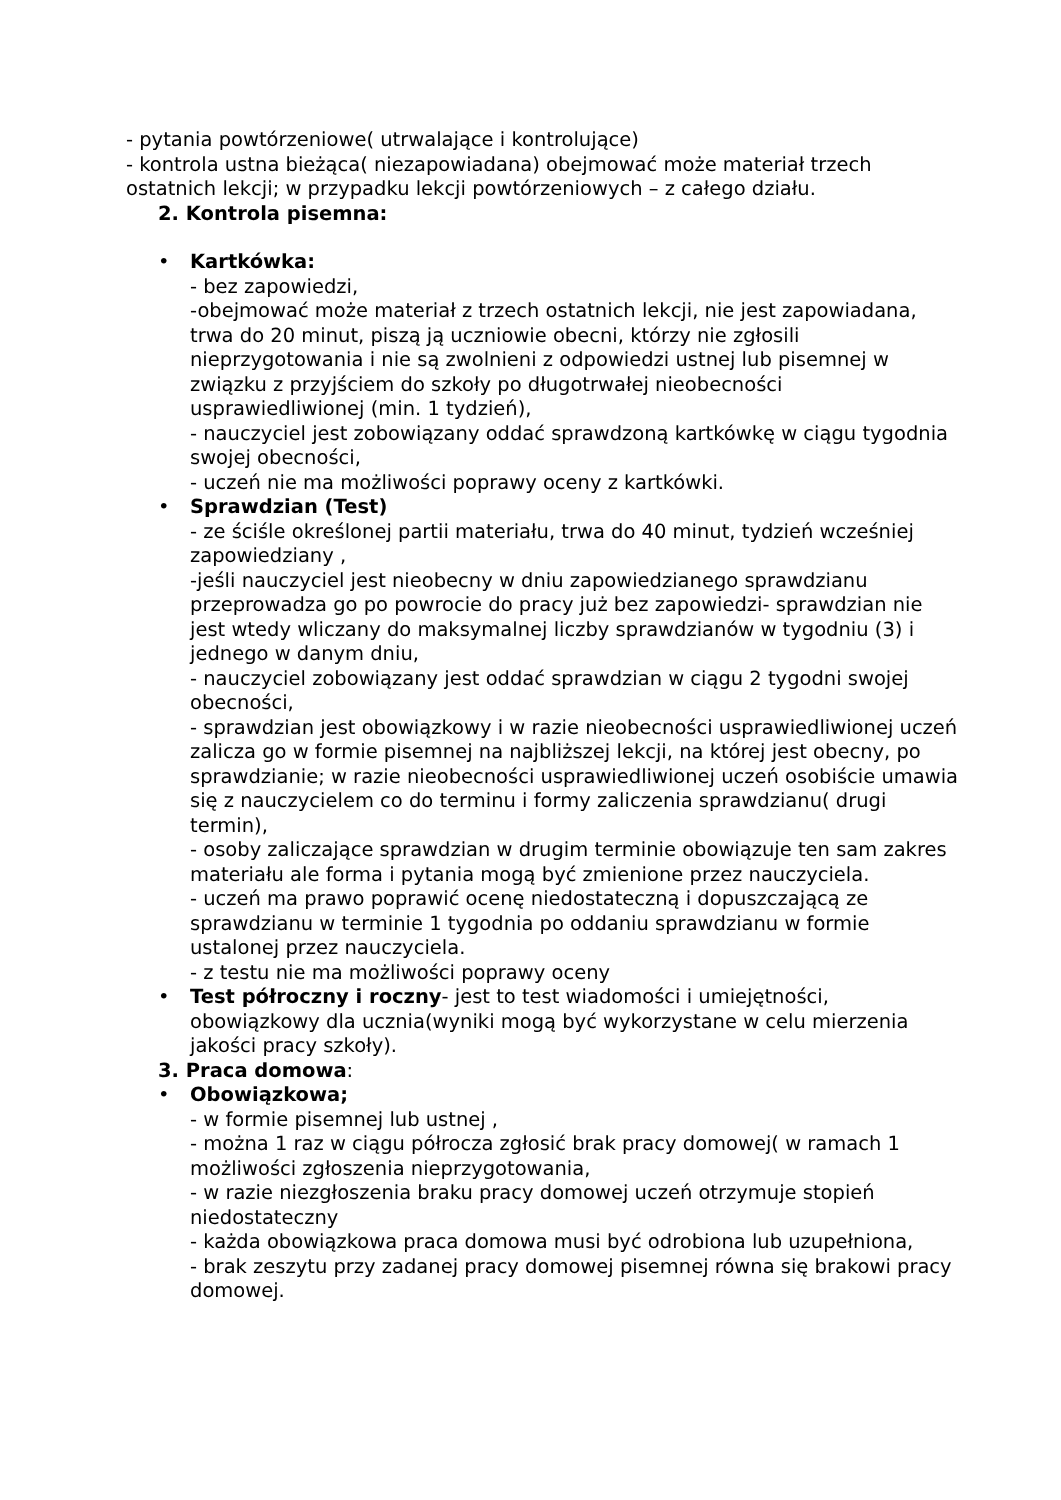- pytania powtórzeniowe( utrwalające i kontrolujące)
- kontrola ustna bieżąca( niezapowiadana) obejmować może materiał trzech ostatnich lekcji; w przypadku lekcji powtórzeniowych – z całego działu.
2. Kontrola pisemna:
• Kartkówka:
- bez zapowiedzi,
-obejmować może materiał z trzech ostatnich lekcji, nie jest zapowiadana, trwa do 20 minut, piszą ją uczniowie obecni, którzy nie zgłosili nieprzygotowania i nie są zwolnieni z odpowiedzi ustnej lub pisemnej w związku z przyjściem do szkoły po długotrwałej nieobecności usprawiedliwionej (min. 1 tydzień),
- nauczyciel jest zobowiązany oddać sprawdzoną kartkówkę w ciągu tygodnia swojej obecności,
- uczeń nie ma możliwości poprawy oceny z kartkówki.
• Sprawdzian (Test)
- ze ściśle określonej partii materiału, trwa do 40 minut, tydzień wcześniej zapowiedziany ,
-jeśli nauczyciel jest nieobecny w dniu zapowiedzianego sprawdzianu przeprowadza go po powrocie do pracy już bez zapowiedzi- sprawdzian nie jest wtedy wliczany do maksymalnej liczby sprawdzianów w tygodniu (3) i jednego w danym dniu,
- nauczyciel zobowiązany jest oddać sprawdzian w ciągu 2 tygodni swojej obecności,
- sprawdzian jest obowiązkowy i w razie nieobecności usprawiedliwionej uczeń zalicza go w formie pisemnej na najbliższej lekcji, na której jest obecny, po sprawdzianie; w razie nieobecności usprawiedliwionej uczeń osobiście umawia się z nauczycielem co do terminu i formy zaliczenia sprawdzianu( drugi termin),
- osoby zaliczające sprawdzian w drugim terminie obowiązuje ten sam zakres materiału ale forma i pytania mogą być zmienione przez nauczyciela.
- uczeń ma prawo poprawić ocenę niedostateczną i dopuszczającą ze sprawdzianu w terminie 1 tygodnia po oddaniu sprawdzianu w formie ustalonej przez nauczyciela.
- z testu nie ma możliwości poprawy oceny
• Test półroczny i roczny- jest to test wiadomości i umiejętności, obowiązkowy dla ucznia(wyniki mogą być wykorzystane w celu mierzenia jakości pracy szkoły).
3. Praca domowa:
• Obowiązkowa;
- w formie pisemnej lub ustnej ,
- można 1 raz w ciągu półrocza zgłosić brak pracy domowej( w ramach 1 możliwości zgłoszenia nieprzygotowania,
- w razie niezgłoszenia braku pracy domowej uczeń otrzymuje stopień niedostateczny
- każda obowiązkowa praca domowa musi być odrobiona lub uzupełniona,
- brak zeszytu przy zadanej pracy domowej pisemnej równa się brakowi pracy domowej.